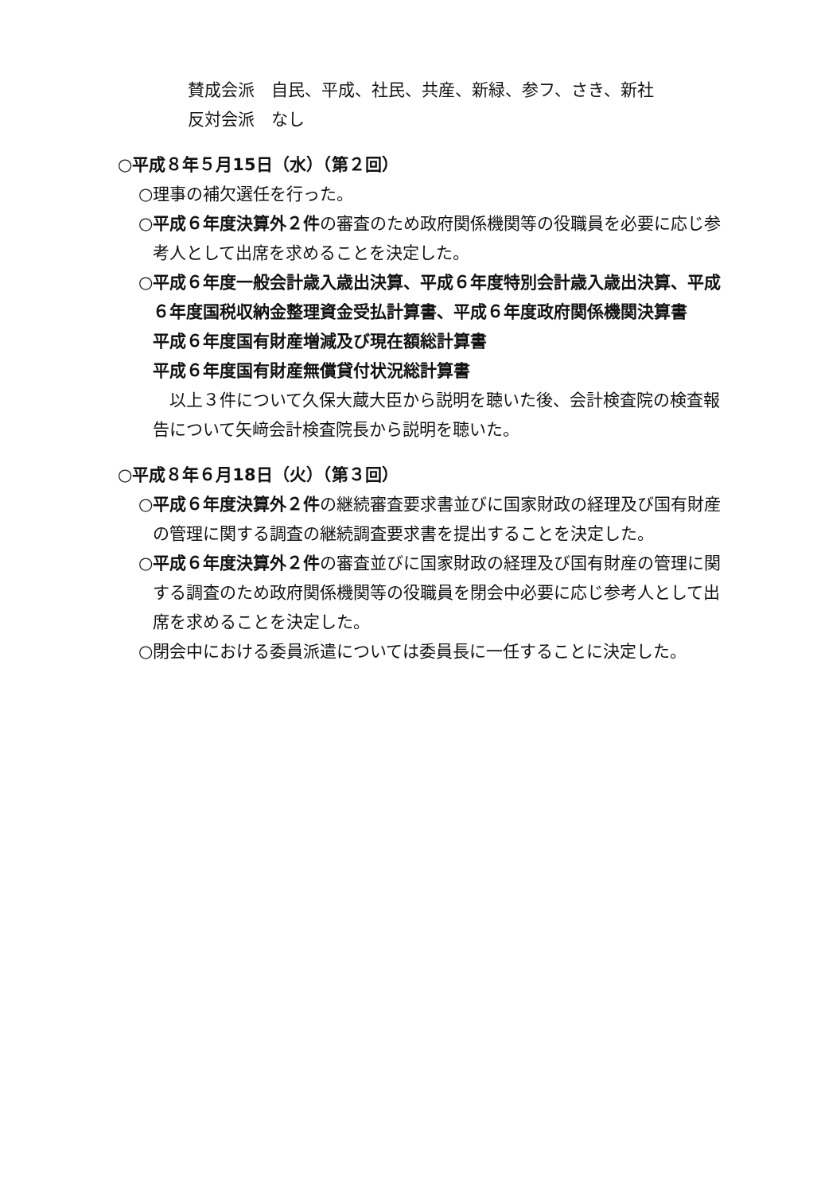賛成会派　自民、平成、社民、共産、新緑、参フ、さき、新社
反対会派　なし
○平成８年５月15日（水）（第２回）
○理事の補欠選任を行った。
○平成６年度決算外２件の審査のため政府関係機関等の役職員を必要に応じ参考人として出席を求めることを決定した。
○平成６年度一般会計歳入歳出決算、平成６年度特別会計歳入歳出決算、平成６年度国税収納金整理資金受払計算書、平成６年度政府関係機関決算書
平成６年度国有財産増減及び現在額総計算書
平成６年度国有財産無償貸付状況総計算書
　以上３件について久保大蔵大臣から説明を聴いた後、会計検査院の検査報告について矢﨑会計検査院長から説明を聴いた。
○平成８年６月18日（火）（第３回）
○平成６年度決算外２件の継続審査要求書並びに国家財政の経理及び国有財産の管理に関する調査の継続調査要求書を提出することを決定した。
○平成６年度決算外２件の審査並びに国家財政の経理及び国有財産の管理に関する調査のため政府関係機関等の役職員を閉会中必要に応じ参考人として出席を求めることを決定した。
○閉会中における委員派遣については委員長に一任することに決定した。